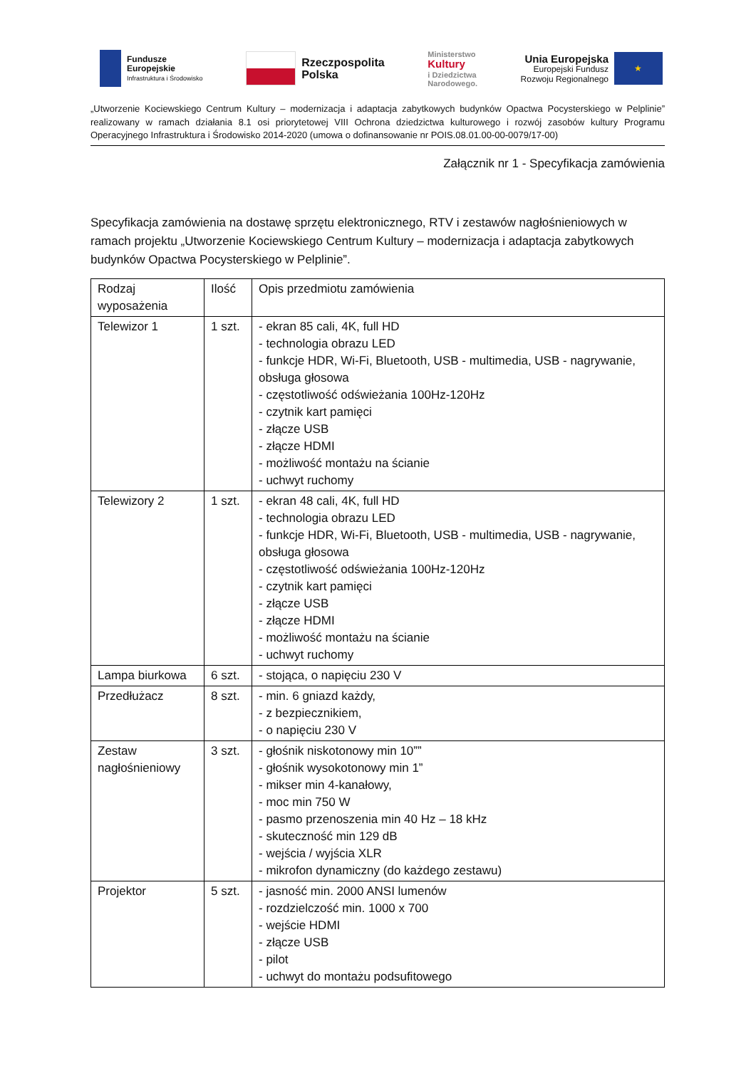Fundusze
Europejskie
Infrastruktura i Środowisko
Rzeczpospolita
Polska
Ministerstwo
Kultury
i Dziedzictwa
Narodowego.
Unia Europejska
Europejski Fundusz
Rozwoju Regionalnego
★
„Utworzenie Kociewskiego Centrum Kultury – modernizacja i adaptacja zabytkowych budynków Opactwa Pocysterskiego w Pelplinie” realizowany w ramach działania 8.1 osi priorytetowej VIII Ochrona dziedzictwa kulturowego i rozwój zasobów kultury Programu Operacyjnego Infrastruktura i Środowisko 2014-2020 (umowa o dofinansowanie nr POIS.08.01.00-00-0079/17-00)
Załącznik nr 1 - Specyfikacja zamówienia
Specyfikacja zamówienia na dostawę sprzętu elektronicznego, RTV i zestawów nagłośnieniowych w ramach projektu „Utworzenie Kociewskiego Centrum Kultury – modernizacja i adaptacja zabytkowych budynków Opactwa Pocysterskiego w Pelplinie”.
| Rodzaj wyposażenia | Ilość | Opis przedmiotu zamówienia |
| --- | --- | --- |
| Telewizor 1 | 1 szt. | - ekran 85 cali, 4K, full HD - technologia obrazu LED - funkcje HDR, Wi-Fi, Bluetooth, USB - multimedia, USB - nagrywanie, obsługa głosowa - częstotliwość odświeżania 100Hz-120Hz - czytnik kart pamięci - złącze USB - złącze HDMI - możliwość montażu na ścianie - uchwyt ruchomy |
| Telewizory 2 | 1 szt. | - ekran 48 cali, 4K, full HD - technologia obrazu LED - funkcje HDR, Wi-Fi, Bluetooth, USB - multimedia, USB - nagrywanie, obsługa głosowa - częstotliwość odświeżania 100Hz-120Hz - czytnik kart pamięci - złącze USB - złącze HDMI - możliwość montażu na ścianie - uchwyt ruchomy |
| Lampa biurkowa | 6 szt. | - stojąca, o napięciu 230 V |
| Przedłużacz | 8 szt. | - min. 6 gniazd każdy, - z bezpiecznikiem, - o napięciu 230 V |
| Zestaw nagłośnieniowy | 3 szt. | - głośnik niskotonowy min 10”” - głośnik wysokotonowy min 1” - mikser min 4-kanałowy, - moc min 750 W - pasmo przenoszenia min 40 Hz – 18 kHz - skuteczność min 129 dB - wejścia / wyjścia XLR - mikrofon dynamiczny (do każdego zestawu) |
| Projektor | 5 szt. | - jasność min. 2000 ANSI lumenów - rozdzielczość min. 1000 x 700 - wejście HDMI - złącze USB - pilot - uchwyt do montażu podsufitowego |